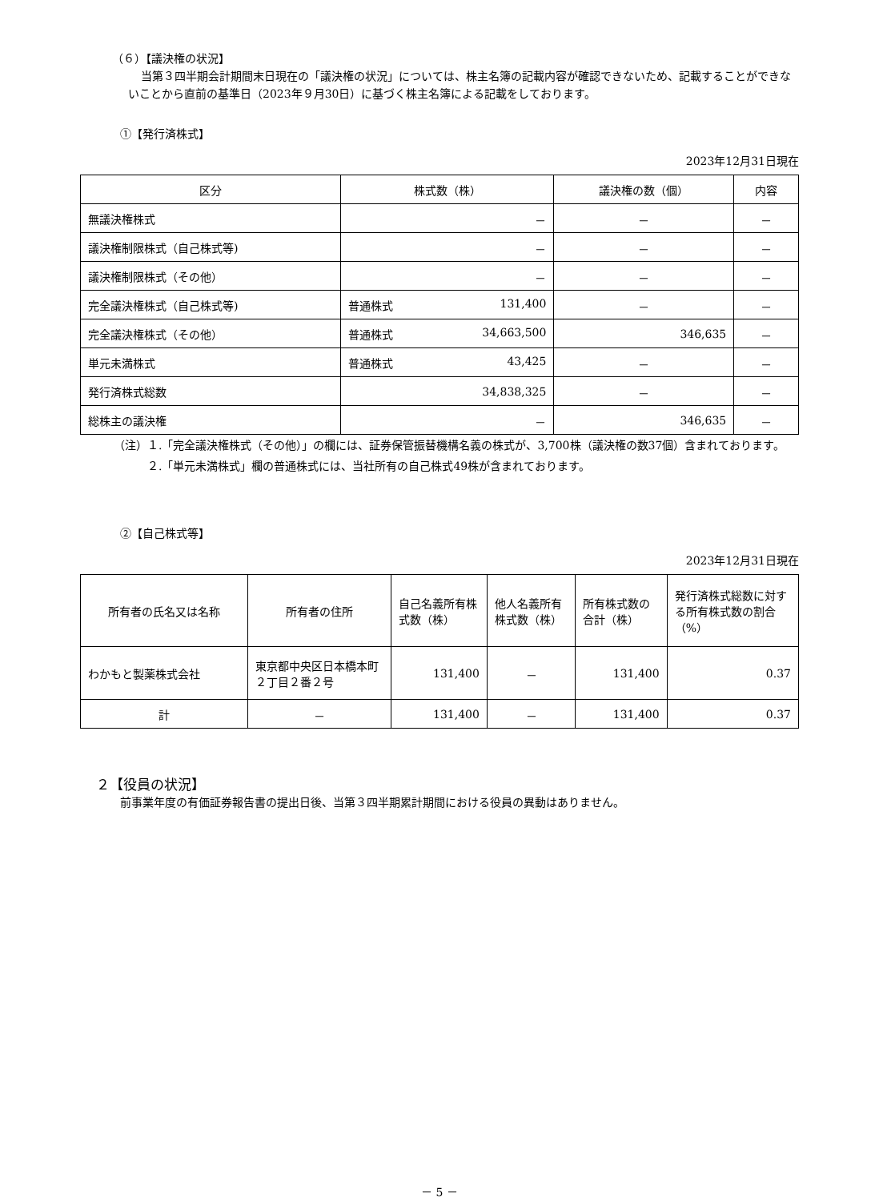（６）【議決権の状況】
当第３四半期会計期間末日現在の「議決権の状況」については、株主名簿の記載内容が確認できないため、記載することができないことから直前の基準日（2023年９月30日）に基づく株主名簿による記載をしております。
①【発行済株式】
2023年12月31日現在
| 区分 | 株式数（株） | 議決権の数（個） | 内容 |
| --- | --- | --- | --- |
| 無議決権株式 | － | － | － |
| 議決権制限株式（自己株式等) | － | － | － |
| 議決権制限株式（その他） | － | － | － |
| 完全議決権株式（自己株式等) | 普通株式 131,400 | － | － |
| 完全議決権株式（その他） | 普通株式 34,663,500 | 346,635 | － |
| 単元未満株式 | 普通株式 43,425 | － | － |
| 発行済株式総数 | 34,838,325 | － | － |
| 総株主の議決権 | － | 346,635 | － |
（注）１.「完全議決権株式（その他）」の欄には、証券保管振替機構名義の株式が、3,700株（議決権の数37個）含まれております。
　　　２.「単元未満株式」欄の普通株式には、当社所有の自己株式49株が含まれております。
②【自己株式等】
2023年12月31日現在
| 所有者の氏名又は名称 | 所有者の住所 | 自己名義所有株式数（株） | 他人名義所有株式数（株） | 所有株式数の合計（株） | 発行済株式総数に対する所有株式数の割合（%） |
| --- | --- | --- | --- | --- | --- |
| わかもと製薬株式会社 | 東京都中央区日本橋本町２丁目２番２号 | 131,400 | － | 131,400 | 0.37 |
| 計 | － | 131,400 | － | 131,400 | 0.37 |
２【役員の状況】
前事業年度の有価証券報告書の提出日後、当第３四半期累計期間における役員の異動はありません。
－ 5 －